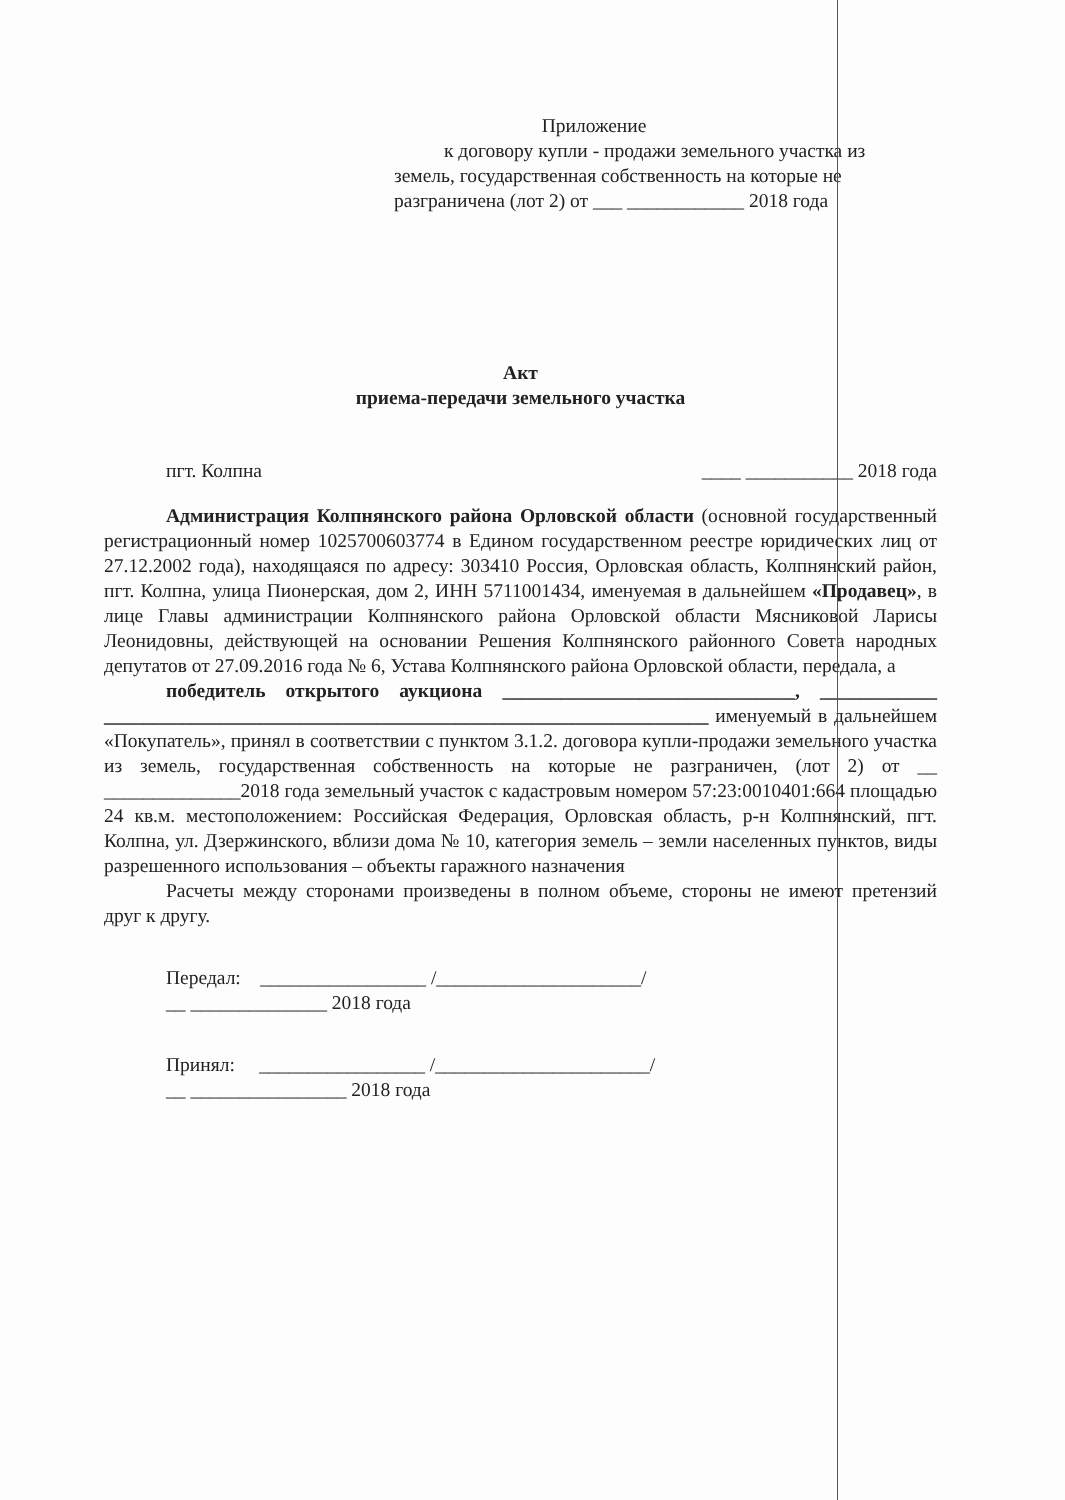Приложение
к договору купли - продажи земельного участка из
земель, государственная собственность на которые не
разграничена (лот 2) от ___ ____________ 2018 года
Акт
приема-передачи земельного участка
пгт. Колпна ____ ___________ 2018 года
Администрация Колпнянского района Орловской области (основной государственный регистрационный номер 1025700603774 в Едином государственном реестре юридических лиц от 27.12.2002 года), находящаяся по адресу: 303410 Россия, Орловская область, Колпнянский район, пгт. Колпна, улица Пионерская, дом 2, ИНН 5711001434, именуемая в дальнейшем «Продавец», в лице Главы администрации Колпнянского района Орловской области Мясниковой Ларисы Леонидовны, действующей на основании Решения Колпнянского районного Совета народных депутатов от 27.09.2016 года № 6, Устава Колпнянского района Орловской области, передала, а
победитель открытого аукциона ______________________________, ____________ ______________________________________________________________ именуемый в дальнейшем «Покупатель», принял в соответствии с пунктом 3.1.2. договора купли-продажи земельного участка из земель, государственная собственность на которые не разграничен, (лот 2) от __ ______________2018 года земельный участок с кадастровым номером 57:23:0010401:664 площадью 24 кв.м. местоположением: Российская Федерация, Орловская область, р-н Колпнянский, пгт. Колпна, ул. Дзержинского, вблизи дома № 10, категория земель – земли населенных пунктов, виды разрешенного использования – объекты гаражного назначения
Расчеты между сторонами произведены в полном объеме, стороны не имеют претензий друг к другу.
Передал: _________________ /_____________________/
__ ______________ 2018 года
Принял: _________________ /______________________/
__ ________________ 2018 года